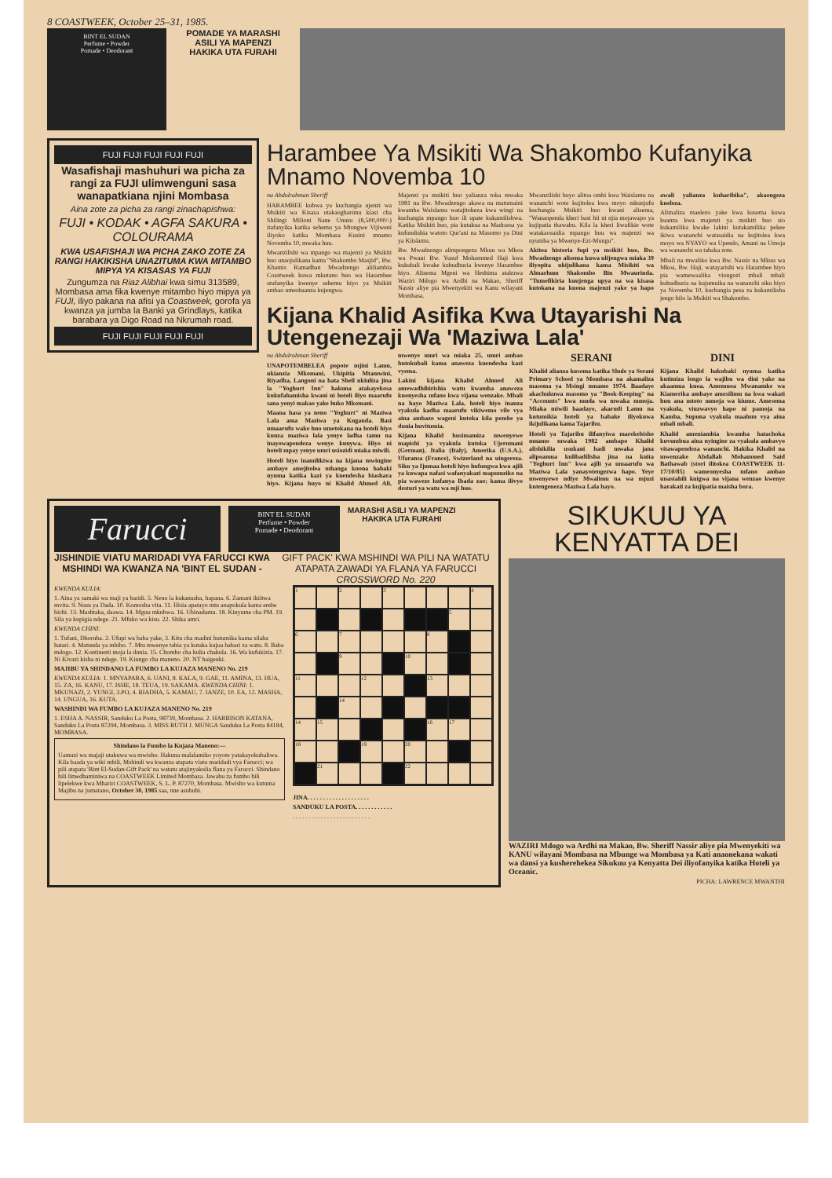8 COASTWEEK, October 25–31, 1985.
BINT EL SUDAN
Perfume • Powder
Pomade • Deodorant
POMADE YA MARASHI ASILI YA MAPENZI
HAKIKA UTA FURAHI
FUJI FUJI FUJI FUJI FUJI
Wasafishaji mashuhuri wa picha za rangi za FUJI ulimwenguni sasa wanapatkiana njini Mombasa
Aina zote za picha za rangi zinachapishwa:
FUJI • KODAK • AGFA SAKURA • COLOURAMA
KWA USAFISHAJI WA PICHA ZAKO ZOTE ZA RANGI HAKIKISHA UNAZITUMA KWA MITAMBO MIPYA YA KISASAS YA FUJI
Zungumza na Riaz Alibhai kwa simu 313589, Mombasa ama fika kwenye mitambo hiyo mipya ya FUJI, iliyo pakana na afisi ya Coastweek, gorofa ya kwanza ya jumba la Banki ya Grindlays, katika barabara ya Digo Road na Nkrumah road.
FUJI FUJI FUJI FUJI FUJI
Harambee Ya Msikiti Wa Shakombo Kufanyika Mnamo Novemba 10
na Abdulrahman Sheriff
HARAMBEE kubwa ya kuchangia ujenzi wa Msikiti wa Kisasa utakaogharimu kiasi cha Shilingi Milioni Nane Unusu (8,500,000/-) itafanyika katika sehemu ya Mtongwe Vijiweni iliyoko katika Mombasa Kusini mnamo Novemba 10, mwaka huu.
Mwanzilishi wa mpango wa majenzi ya Msikiti huo unaojulikana kama "Shakombo Masjid", Bw. Khamis Ramadhan Mwadzengo aliliambia Coastweek kuwa mkutano huo wa Harambee utafanyika kwenye sehemu hiyo ya Msikiti ambao umeshaanza kujengwa.
Majenzi ya msikiti huo yalianza toka mwaka 1981 na Bw. Mwadzengo akawa na matumaini kwamba Waislamu watajitokeza kwa wingi na kuchangia mpango huo ili upate kukamilishwa. Katika Msikiti huo, pia kutakua na Madrassa ya kufundishia watoto Qur'ani na Masomo ya Dini ya Kiislamu.
Bw. Mwadzengo alimpongeza Mkuu wa Mkoa wa Pwani Bw. Yusuf Mohammed Haji kwa kukubali kwake kuhudhuria kwenye Harambee hiyo. Alisema Mgeni wa Heshima atakuwa Waziri Mdogo wa Ardhi na Makao, Sheriff Nassir aliye pia Mwenyekiti wa Kanu wilayani Mombasa.
Mwanzilishi huyo alitoa ombi kwa Waislamu na wananchi wote kujitolea kwa moyo mkunjufu kuchangia Msikiti huo kwani alisema, "Wanaopenda kheri basi hii ni njia mojawapo ya kujipatia thawabu. Kila la kheri liwafikie wote watakaosaidia mpango huu wa majenzi wa nyumba ya Mwenye-Ezi-Mungu".
Akitoa historia fupi ya msikiti huo, Bw. Mwadzengo alisema kuwa ulijengwa miaka 39 iliyopita ukijulikana kama Misikiti wa Almarhum Shakombo Bin Mwaurinda. "Tumefikiria kuujenga upya na wa kisasa kutokana na kuona majenzi yake ya hapo awali yalianza kuharibika", akaongeza kueleza.
Alimaliza maelezo yake kwa kusema kuwa kuanza kwa majenzi ya msikiti huo sio kukamilika kwake lakini kutakamilika pekee ikiwa wananchi watasaidia na kujitolea kwa moyo wa NYAYO wa Upendo, Amani na Umoja wa wananchi wa tabaka zote.
Mbali na mwaliko kwa Bw. Nassir na Mkuu wa Mkoa, Bw. Haji, watayarishi wa Harambee hiyo pia wamewaalika viongozi mbali mbali kuhudhuria na kujumuika na wananchi siku hiyo ya Novemba 10, kuchangia pesa za kukamilisha jengo hilo la Msikiti wa Shakombo.
Kijana Khalid Asifika Kwa Utayarishi Na Utengenezaji Wa 'Maziwa Lala'
na Abdulrahman Sheriff
UNAPOTEMBELEA popote mjini Lamu, ukianzia Mkomani, Ukipitia Mtamwini, Riyadha, Langoni na hata Shell ukiuliza jina la "Yoghurt Inn" hakuna atakayekosa kukufahamisha kwani ni hoteli iliyo maarufu sana yenyi makao yake huko Mkomani.
Maana hasa ya neno "Yoghurt" ni Maziwa Lala ama Maziwa ya Kuganda. Basi umaarufu wake huo umetokana na hoteli hiyo kuuza maziwa lala yenye ladha tamu na inayowapendeza wenye kunywa. Hiyo ni hoteli mpay yenye umri usiozidi miaka miwili.
Hoteli hiyo inamilikiwa na kijana mwingine ambaye amejitolea mhanga kuona habaki nyuma katika kazi ya kuendesha biashara hiyo. Kijana huyo ni Khalid Ahmed Ali, mwenye umri wa miaka 25, umri ambao hutokubali kama anaweza kuendesha kazi vyema.
Lakini kijana Khalid Ahmed Ali amewadhihirishia watu kwamba anaweza kuonyesha mfano kwa vijana wenzake. Mbali na hayo Maziwa Lala, hoteli hiyo inauza vyakula kadha maarufu vikiwemo vile vya aina ambazo wageni kutoka kila pembe ya dunia huvitumia.
Kijana Khalid husimamiza mwenyewe mapishi ya vyakula kutoka Ujerumani (German), Italia (Italy), Amerika (U.S.A.), Ufaransa (France), Swizerland na uingereza. Siku ya Ijumaa hoteli hiyo hufungwa kwa ajili ya kuwapa nafasi wafanyakazi mapumziko na pia waweze kufanya Ibada zao; kama ilivyo desturi ya watu wa mji huo.
SERANI
Khalid alianza kusoma katika Shule ya Serani Primary School ya Mombasa na akamaliza masoma ya Msingi mnamo 1974. Baadaye akachukuwa masomo ya "Book-Keeping" na "Accounts" kwa muda wa mwaka mmoja. Miaka miwili baadaye, akarudi Lamu na kutumikia hoteli ya babake iliyokuwa ikijulikana kama Tajaribu.
Hoteli ya Tajaribu ilifanyiwa marekebisho mnamo mwaka 1982 ambapo Khalid alishikilia usukani hadi mwaka jana alipoamua kulibadilisha jina na kuita "Yoghurt Inn" kwa ajili ya umaarufu wa Maziwa Lala yanayotengezwa hapo. Yeye mwenyewe ndiye Mwalimu na wa mjuzi kutengeneza Maziwa Lala hayo.
DINI
Kijana Khalid hakubaki nyuma katika kutimiza lengo la wajibu wa dini yake na akaamua kuoa. Amemuoa Mwanamke wa Kiamerika ambaye amesilimu na kwa wakati huu ana mtoto mmoja wa kiume. Amesema vyakula, viuzwavyo hapo ni pamoja na Kamba, Supuna vyakula maalum vya aina mbali mbali.
Khalid ameniambia kwamba hatachoka kuvumbua aina nyingine za vyakula ambavyo vitawapendeza wananchi. Hakika Khalid na mwenzake Abdallah Mohammed Said Bathawab (stori ilitokea COASTWEEK 11-17/10/85) wameonyesha mfano ambao unastahili kuigwa na vijana wenzao kwenye harakati za kujipatia maisha bora.
Farucci
BINT EL SUDAN
Perfume • Powder
Pomade • Deodorant
MARASHI ASILI YA MAPENZI
HAKIKA UTA FURAHI
JISHINDIE VIATU MARIDADI VYA FARUCCI KWA MSHINDI WA KWANZA NA 'BINT EL SUDAN - GIFT PACK' KWA MSHINDI WA PILI NA WATATU ATAPATA ZAWADI YA FLANA YA FARUCCI
CROSSWORD No. 220
KWENDA KULIA:
1. Aina ya samaki wa maji ya baridi. 5. Neno la kukanusha, hapana. 6. Zamani ikiitwa mvita. 9. Nusu ya Dada. 10. Komosha vita. 11. Hisia apatayo mtu anapokula kama embe bichi. 13. Mashtaka, daawa. 14. Mguu mkubwa. 16. Ubinadamu. 18. Kinyume cha PM. 19. Sila ya kupigia ndege. 21. Mfuko wa kisu. 22. Shika amri.
KWENDA CHINI:
1. Tufani, Dhoruba. 2. Ufupi wa baba yake, 3. Kitu cha madini hutumika kama silaha hatari. 4. Matunda ya mbibo. 7. Mtu mwenye tabia ya kutaka kujua habari za watu. 8. Baba mdogo. 12. Kontinenti moja la dunia. 15. Chombo cha kulia chakula. 16. Wa kufukizia. 17. Ni Kivazi kisha ni ndege. 19. Kiungo cha maneno. 20. NT haigeuki.
MAJIBU YA SHINDANO LA FUMBO LA KUJAZA MANENO No. 219
KWENDA KULIA: 1. MNYAPARA, 6. UANI, 8. KALA, 9. GAE, 11. AMINA, 13. HUA, 15. ZA, 16. KANU, 17. ISHE, 18. TEUA, 19. SAKAMA. KWENDA CHINI: 1. MKUNAZI, 2. YUNGI, 3.PO, 4. RIADHA, 5. KAMAU, 7. IANZE, 10. EA, 12. MASHA, 14. UNGUA, 16. KUTA.
WASHINDI WA FUMBO LA KUJAZA MANENO No. 219
1. ESHA A. NASSIR, Sanduku La Posta, 98739, Mombasa. 2. HARRISON KATANA, Sanduku La Posta 87294, Mombasa. 3. MISS RUTH J. MUNGA Sanduku La Posta 84184, MOMBASA.
Shindano la Fumbo la Kujaza Maneno:—
Uamuzi wa majaji utakuwa wa mwisho. Hakuna malalamiko yoyote yatakayokubaliwa. Kila baada ya wiki mbili, Mshindi wa kwanza atapata viatu maridadi vya Farucci; wa pili atapata 'Bint El-Sudan-Gift Pack' na watatu atajinyakulia flana ya Farucci. Shindano hili limedhaminiwa na COASTWEEK Limited Mombasa. Jawabu za fumbo hili lipelekwe kwa Mhariri COASTWEEK, S. L. P. 87270, Mombasa. Mwisho wa kutuma Majibu na jumatano, October 30, 1985 saa, nne asubuhi.
1
2
3
4
5
6
7
8
9
10
11
12
13
14
14
15
16
17
18
19
20
21
22
JINA. . . . . . . . . . . . . . . . . . . .
SANDUKU LA POSTA. . . . . . . . . . . .
. . . . . . . . . . . . . . . . . . . . . . . . .
SIKUKUU YA KENYATTA DEI
WAZIRI Mdogo wa Ardhi na Makao, Bw. Sheriff Nassir aliye pia Mwenyekiti wa KANU wilayani Mombasa na Mbunge wa Mombasa ya Kati anaonekana wakati wa dansi ya kusherehekea Sikukuu ya Kenyatta Dei iliyofanyika katika Hoteli ya Oceanic.
PICHA: LAWRENCE MWANTHI